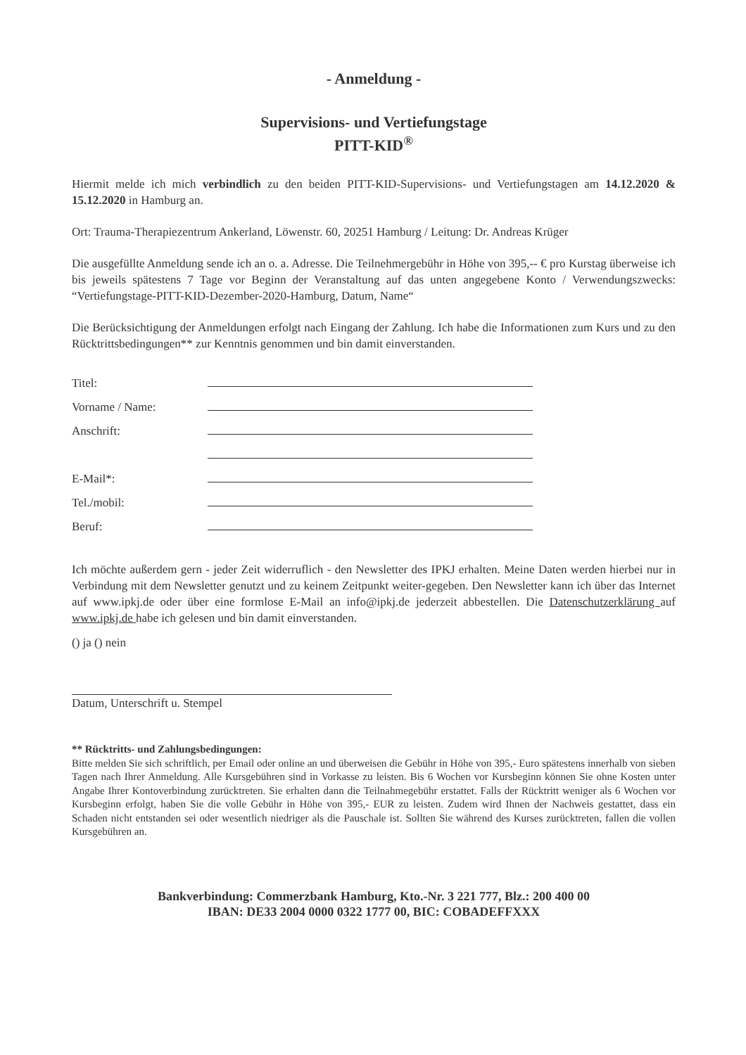- Anmeldung -
Supervisions- und Vertiefungstage
PITT-KID<sup>®</sup>
Hiermit melde ich mich verbindlich zu den beiden PITT-KID-Supervisions- und Vertiefungstagen am 14.12.2020 & 15.12.2020 in Hamburg an.
Ort: Trauma-Therapiezentrum Ankerland, Löwenstr. 60, 20251 Hamburg / Leitung: Dr. Andreas Krüger
Die ausgefüllte Anmeldung sende ich an o. a. Adresse. Die Teilnehmergebühr in Höhe von 395,-- € pro Kurstag überweise ich bis jeweils spätestens 7 Tage vor Beginn der Veranstaltung auf das unten angegebene Konto / Verwendungszwecks: “Vertiefungstage-PITT-KID-Dezember-2020-Hamburg, Datum, Name“
Die Berücksichtigung der Anmeldungen erfolgt nach Eingang der Zahlung. Ich habe die Informationen zum Kurs und zu den Rücktrittsbedingungen** zur Kenntnis genommen und bin damit einverstanden.
Titel:
Vorname / Name:
Anschrift:
E-Mail*:
Tel./mobil:
Beruf:
Ich möchte außerdem gern - jeder Zeit widerruflich - den Newsletter des IPKJ erhalten. Meine Daten werden hierbei nur in Verbindung mit dem Newsletter genutzt und zu keinem Zeitpunkt weiter-gegeben. Den Newsletter kann ich über das Internet auf www.ipkj.de oder über eine formlose E-Mail an info@ipkj.de jederzeit abbestellen. Die Datenschutzerklärung auf www.ipkj.de habe ich gelesen und bin damit einverstanden.
() ja () nein
Datum, Unterschrift u. Stempel
** Rücktritts- und Zahlungsbedingungen:
Bitte melden Sie sich schriftlich, per Email oder online an und überweisen die Gebühr in Höhe von 395,- Euro spätestens innerhalb von sieben Tagen nach Ihrer Anmeldung. Alle Kursgebühren sind in Vorkasse zu leisten. Bis 6 Wochen vor Kursbeginn können Sie ohne Kosten unter Angabe Ihrer Kontoverbindung zurücktreten. Sie erhalten dann die Teilnahmegebühr erstattet. Falls der Rücktritt weniger als 6 Wochen vor Kursbeginn erfolgt, haben Sie die volle Gebühr in Höhe von 395,- EUR zu leisten. Zudem wird Ihnen der Nachweis gestattet, dass ein Schaden nicht entstanden sei oder wesentlich niedriger als die Pauschale ist. Sollten Sie während des Kurses zurücktreten, fallen die vollen Kursgebühren an.
Bankverbindung: Commerzbank Hamburg, Kto.-Nr. 3 221 777, Blz.: 200 400 00
IBAN: DE33 2004 0000 0322 1777 00, BIC: COBADEFFXXX